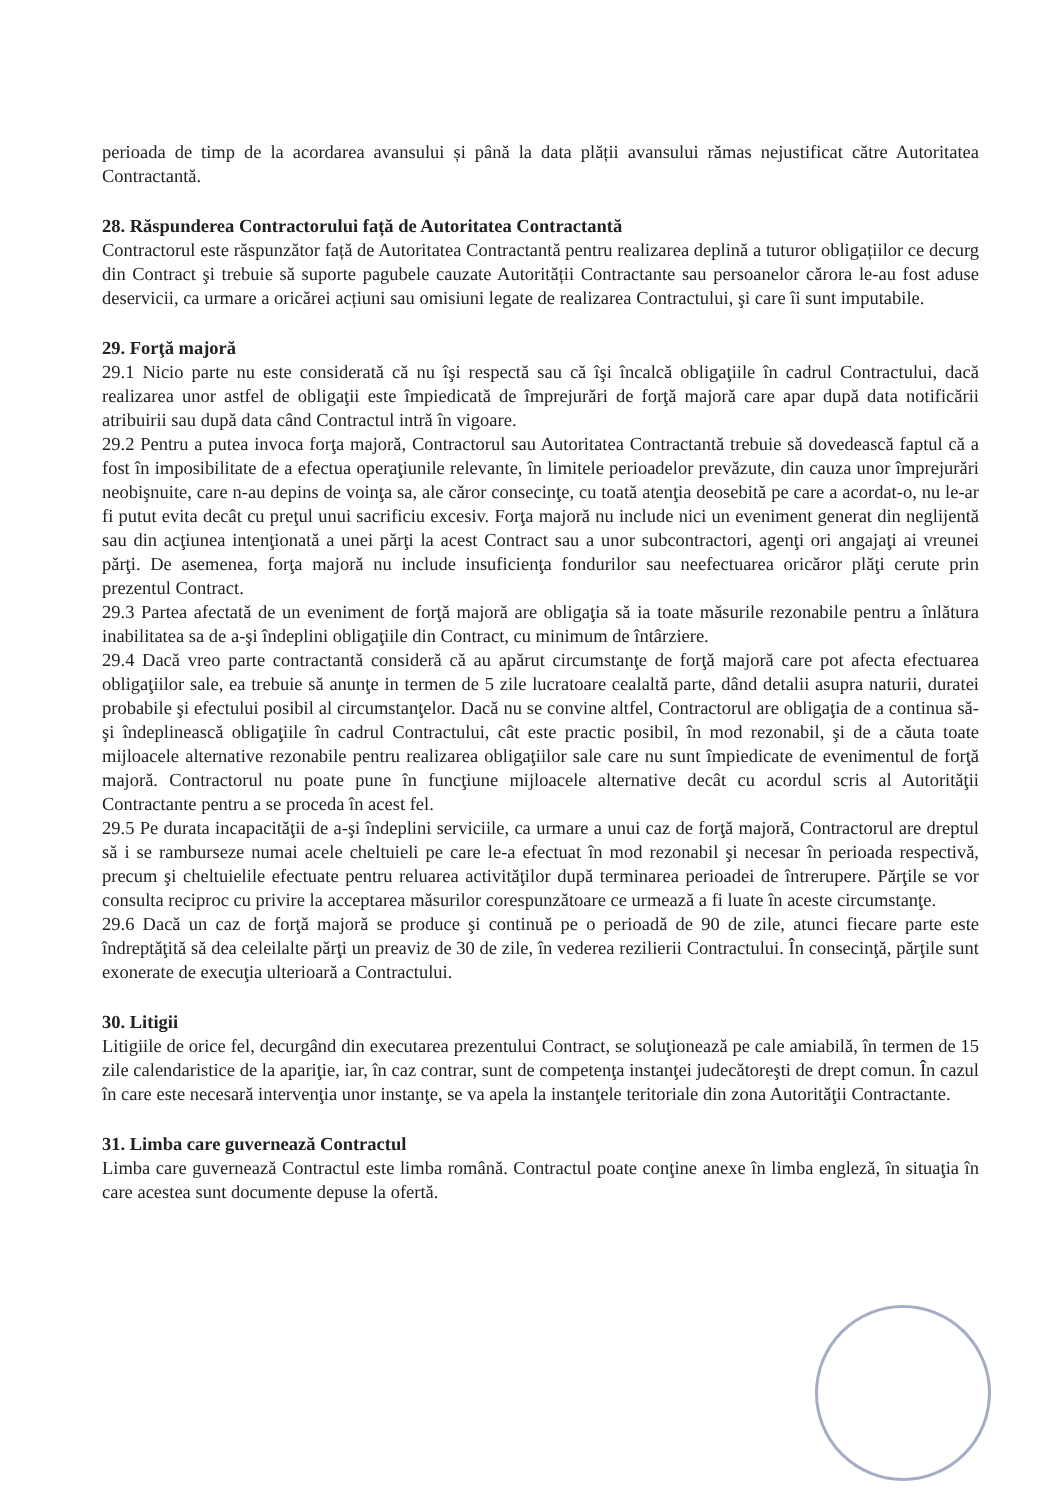perioada de timp de la acordarea avansului și până la data plății avansului rămas nejustificat către Autoritatea Contractantă.
28. Răspunderea Contractorului față de Autoritatea Contractantă
Contractorul este răspunzător față de Autoritatea Contractantă pentru realizarea deplină a tuturor obligațiilor ce decurg din Contract şi trebuie să suporte pagubele cauzate Autorității Contractante sau persoanelor cărora le-au fost aduse deservicii, ca urmare a oricărei acțiuni sau omisiuni legate de realizarea Contractului, şi care îi sunt imputabile.
29. Forţă majoră
29.1 Nicio parte nu este considerată că nu îşi respectă sau că îşi încalcă obligaţiile în cadrul Contractului, dacă realizarea unor astfel de obligaţii este împiedicată de împrejurări de forţă majoră care apar după data notificării atribuirii sau după data când Contractul intră în vigoare.
29.2 Pentru a putea invoca forţa majoră, Contractorul sau Autoritatea Contractantă trebuie să dovedească faptul că a fost în imposibilitate de a efectua operaţiunile relevante, în limitele perioadelor prevăzute, din cauza unor împrejurări neobişnuite, care n-au depins de voinţa sa, ale căror consecinţe, cu toată atenţia deosebită pe care a acordat-o, nu le-ar fi putut evita decât cu preţul unui sacrificiu excesiv. Forţa majoră nu include nici un eveniment generat din neglijentă sau din acţiunea intenţionată a unei părţi la acest Contract sau a unor subcontractori, agenţi ori angajaţi ai vreunei părţi. De asemenea, forţa majoră nu include insuficienţa fondurilor sau neefectuarea oricăror plăţi cerute prin prezentul Contract.
29.3 Partea afectată de un eveniment de forţă majoră are obligaţia să ia toate măsurile rezonabile pentru a înlătura inabilitatea sa de a-şi îndeplini obligaţiile din Contract, cu minimum de întârziere.
29.4 Dacă vreo parte contractantă consideră că au apărut circumstanţe de forţă majoră care pot afecta efectuarea obligaţiilor sale, ea trebuie să anunţe in termen de 5 zile lucratoare cealaltă parte, dând detalii asupra naturii, duratei probabile şi efectului posibil al circumstanţelor. Dacă nu se convine altfel, Contractorul are obligaţia de a continua să-şi îndeplinească obligaţiile în cadrul Contractului, cât este practic posibil, în mod rezonabil, şi de a căuta toate mijloacele alternative rezonabile pentru realizarea obligaţiilor sale care nu sunt împiedicate de evenimentul de forţă majoră. Contractorul nu poate pune în funcţiune mijloacele alternative decât cu acordul scris al Autorităţii Contractante pentru a se proceda în acest fel.
29.5 Pe durata incapacităţii de a-şi îndeplini serviciile, ca urmare a unui caz de forţă majoră, Contractorul are dreptul să i se ramburseze numai acele cheltuieli pe care le-a efectuat în mod rezonabil şi necesar în perioada respectivă, precum şi cheltuielile efectuate pentru reluarea activităţilor după terminarea perioadei de întrerupere. Părţile se vor consulta reciproc cu privire la acceptarea măsurilor corespunzătoare ce urmează a fi luate în aceste circumstanţe.
29.6 Dacă un caz de forţă majoră se produce şi continuă pe o perioadă de 90 de zile, atunci fiecare parte este îndreptăţită să dea celeilalte părţi un preaviz de 30 de zile, în vederea rezilierii Contractului. În consecinţă, părţile sunt exonerate de execuţia ulterioară a Contractului.
30. Litigii
Litigiile de orice fel, decurgând din executarea prezentului Contract, se soluţionează pe cale amiabilă, în termen de 15 zile calendaristice de la apariţie, iar, în caz contrar, sunt de competenţa instanţei judecătoreşti de drept comun. În cazul în care este necesară intervenţia unor instanţe, se va apela la instanţele teritoriale din zona Autorităţii Contractante.
31. Limba care guvernează Contractul
Limba care guvernează Contractul este limba română. Contractul poate conţine anexe în limba engleză, în situaţia în care acestea sunt documente depuse la ofertă.